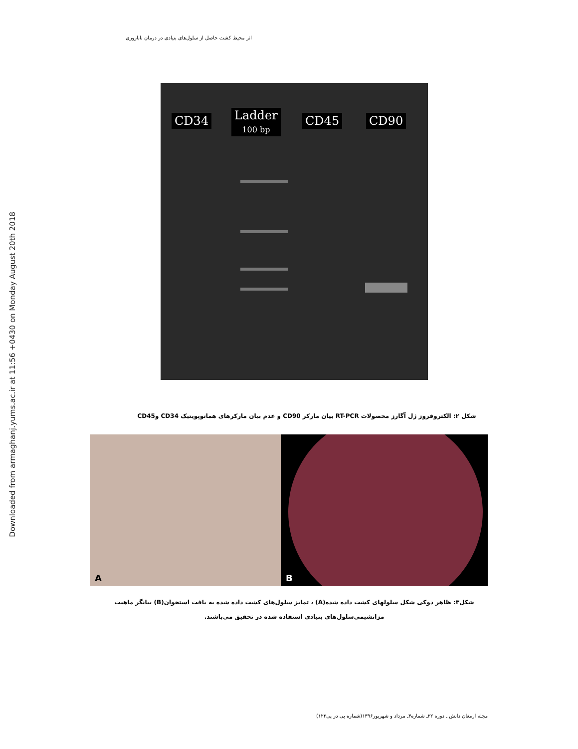Downloaded from armaghanj.yums.ac.ir at 11:56 +0430 on Monday August 20th 2018
اثر محیط کشت حاصل از سلول‌های بنیادی در درمان ناباروری
CD34
Ladder
100 bp
CD45 CD90
شکل ۲: الکتروفروز ژل آگارز محصولات RT-PCR بیان مارکر CD90 و عدم بیان مارکرهای هماتوپویتیک CD34 وCD45
A B
شکل۳: ظاهر دوکی شکل سلولهای کشت داده شده(A) ، تمایز سلول‌های کشت داده شده به بافت استخوان(B) بیانگر ماهیت مزانشیمی‌سلول‌های بنیادی استفاده شده در تحقیق می‌باشند.
مجله ارمغان دانش ـ دوره ۲۲ـ شماره۳ـ مرداد و شهریور۱۳۹۶(شماره پی در پی۱۲۲)